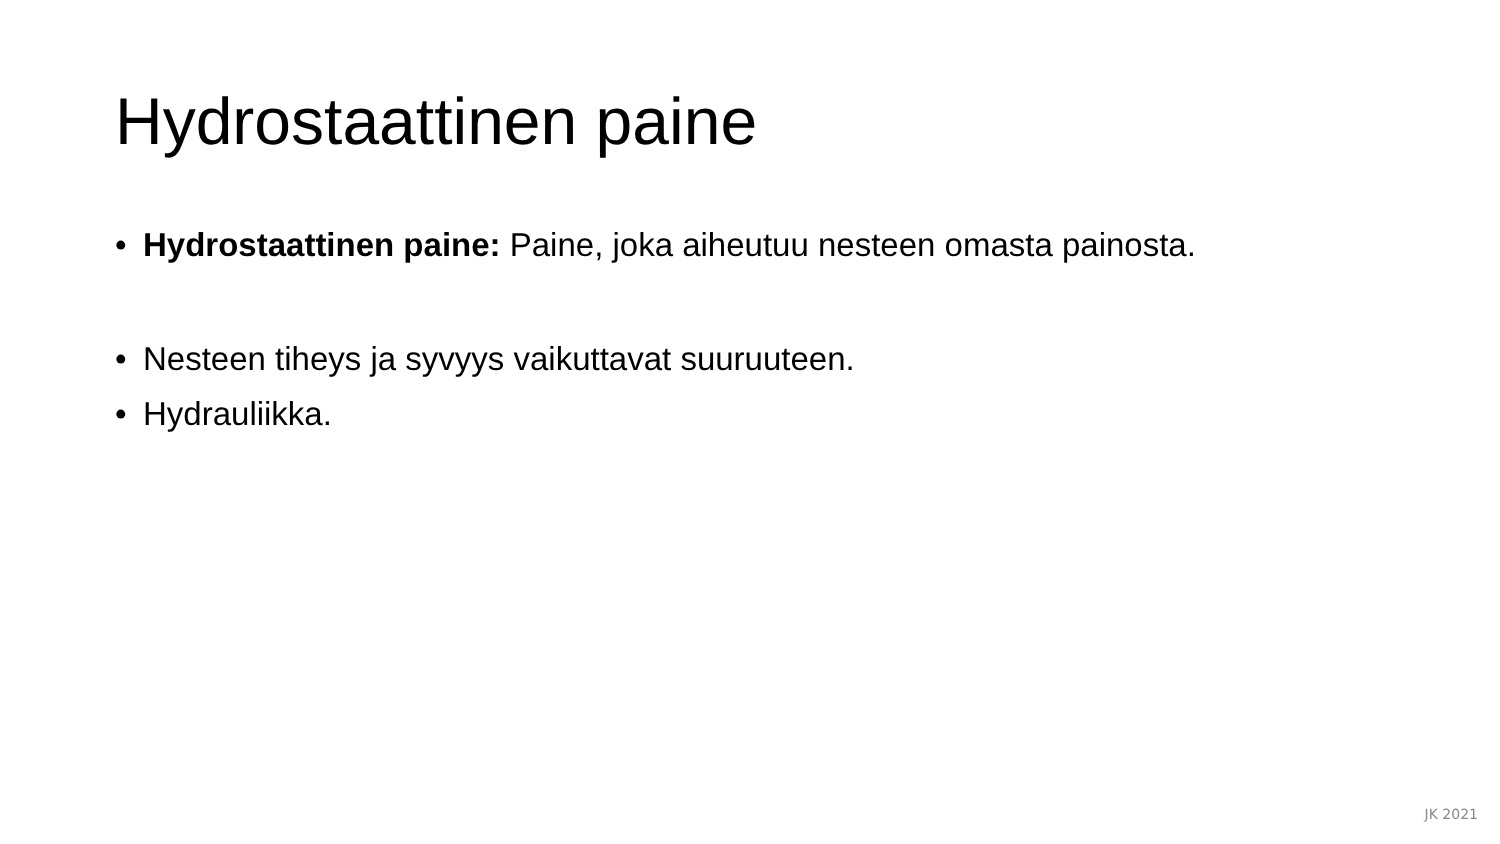Hydrostaattinen paine
• Hydrostaattinen paine: Paine, joka aiheutuu nesteen omasta painosta.
• Nesteen tiheys ja syvyys vaikuttavat suuruuteen.
• Hydrauliikka.
JK 2021